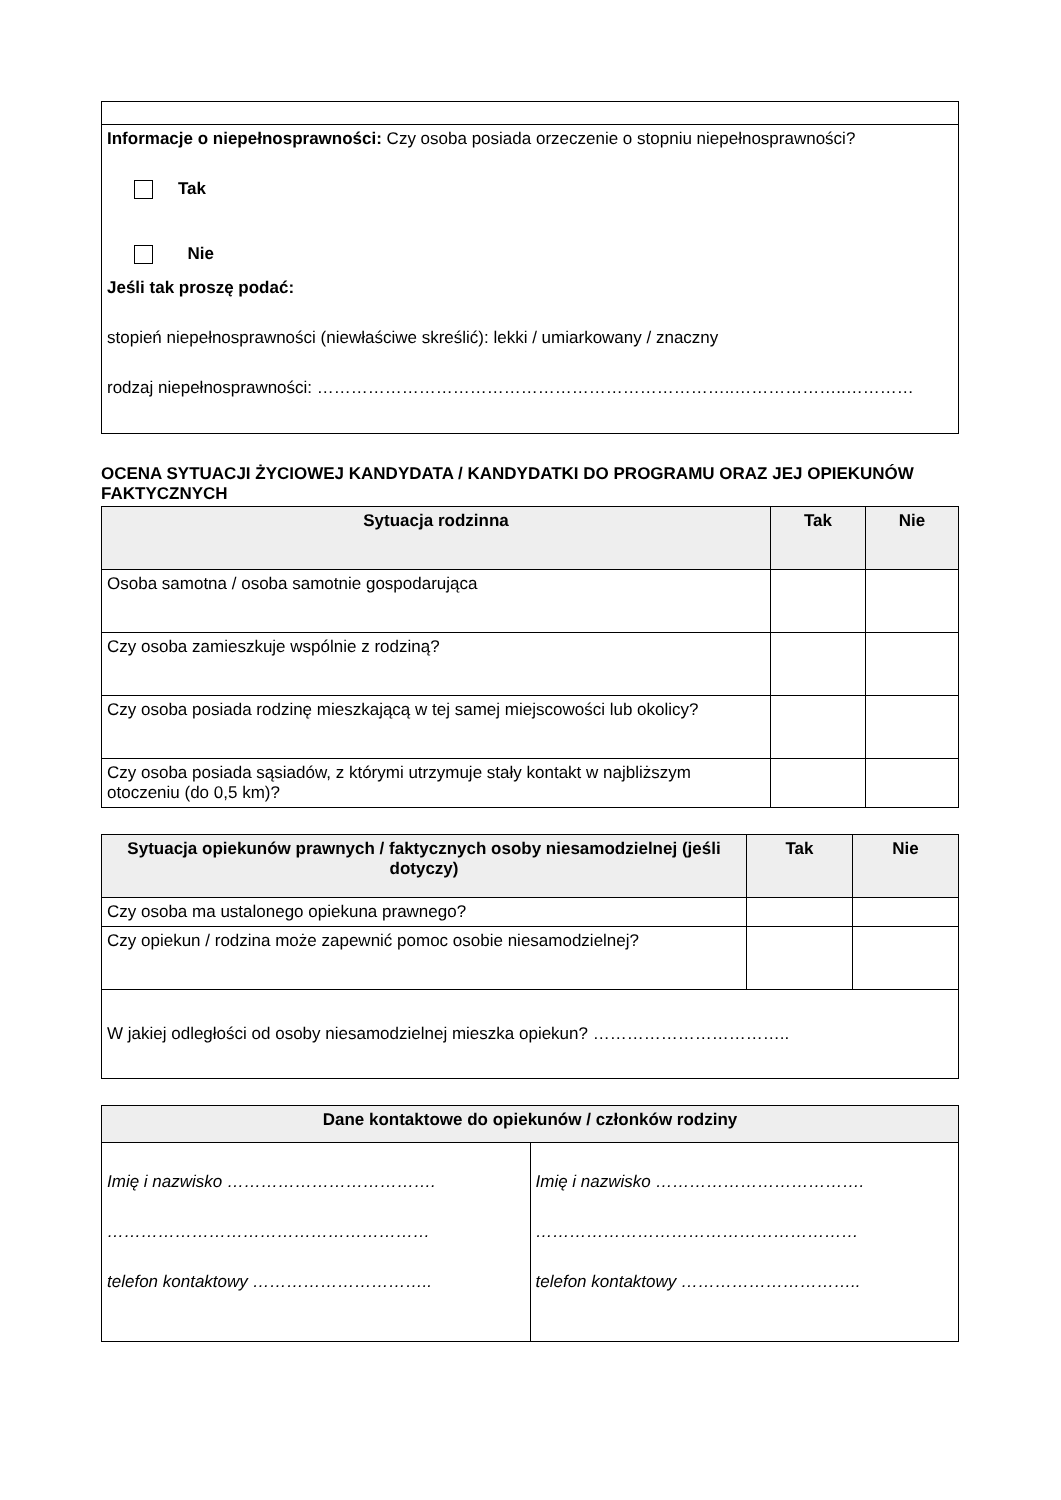| Informacje o niepełnosprawności: Czy osoba posiada orzeczenie o stopniu niepełnosprawności? Tak Nie Jeśli tak proszę podać: stopień niepełnosprawności (niewłaściwe skreślić): lekki / umiarkowany / znaczny rodzaj niepełnosprawności: ………………………………………………………………..………………..………… |
OCENA SYTUACJI ŻYCIOWEJ KANDYDATA / KANDYDATKI DO PROGRAMU ORAZ JEJ OPIEKUNÓW FAKTYCZNYCH
| Sytuacja rodzinna | Tak | Nie |
| --- | --- | --- |
| Osoba samotna / osoba samotnie gospodarująca | | |
| Czy osoba zamieszkuje wspólnie z rodziną? | | |
| Czy osoba posiada rodzinę mieszkającą w tej samej miejscowości lub okolicy? | | |
| Czy osoba posiada sąsiadów, z którymi utrzymuje stały kontakt w najbliższym otoczeniu (do 0,5 km)? | | |
| Sytuacja opiekunów prawnych / faktycznych osoby niesamodzielnej (jeśli dotyczy) | Tak | Nie |
| --- | --- | --- |
| Czy osoba ma ustalonego opiekuna prawnego? | | |
| Czy opiekun / rodzina może zapewnić pomoc osobie niesamodzielnej? | | |
| W jakiej odległości od osoby niesamodzielnej mieszka opiekun? …………………………….. | | |
| Dane kontaktowe do opiekunów / członków rodziny | |
| --- | --- |
| Imię i nazwisko ………………………………. ………………………………………………… telefon kontaktowy ………………………….. | Imię i nazwisko ………………………………. ………………………………………………… telefon kontaktowy ………………………….. |